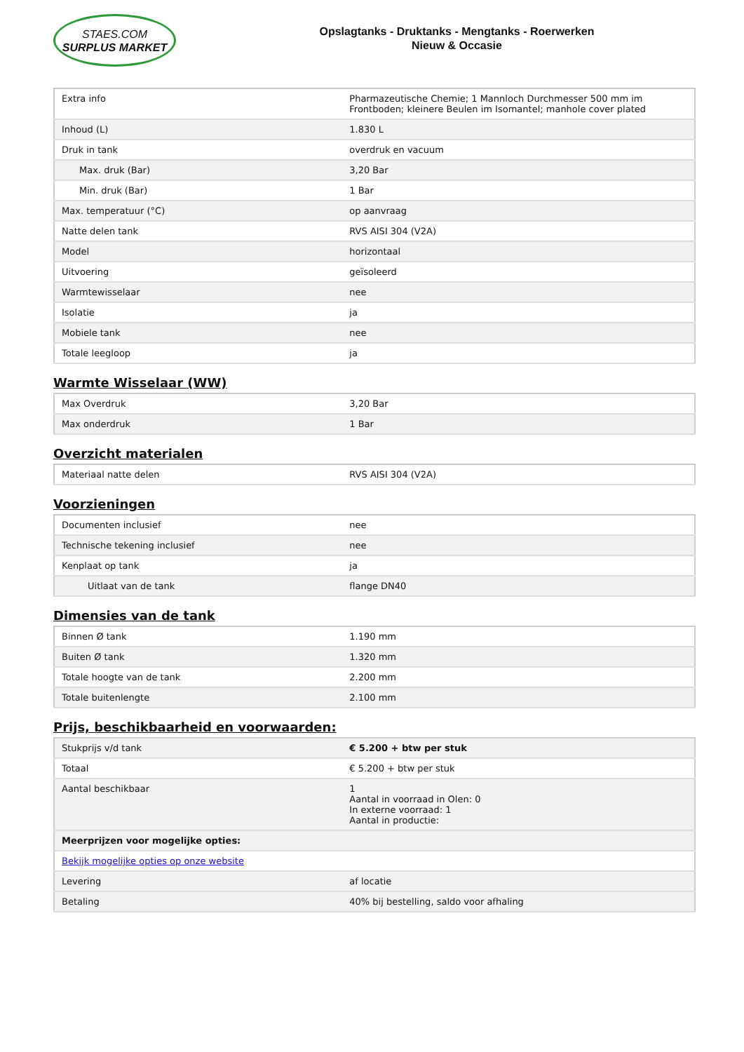STAES.COM
SURPLUS MARKET
Opslagtanks - Druktanks - Mengtanks - Roerwerken
Nieuw & Occasie
| Extra info | Pharmazeutische Chemie; 1 Mannloch Durchmesser 500 mm im Frontboden; kleinere Beulen im Isomantel; manhole cover plated |
| Inhoud (L) | 1.830 L |
| Druk in tank | overdruk en vacuum |
| Max. druk (Bar) | 3,20 Bar |
| Min. druk (Bar) | 1 Bar |
| Max. temperatuur (°C) | op aanvraag |
| Natte delen tank | RVS AISI 304 (V2A) |
| Model | horizontaal |
| Uitvoering | geïsoleerd |
| Warmtewisselaar | nee |
| Isolatie | ja |
| Mobiele tank | nee |
| Totale leegloop | ja |
Warmte Wisselaar (WW)
| Max Overdruk | 3,20 Bar |
| Max onderdruk | 1 Bar |
Overzicht materialen
| Materiaal natte delen | RVS AISI 304 (V2A) |
Voorzieningen
| Documenten inclusief | nee |
| Technische tekening inclusief | nee |
| Kenplaat op tank | ja |
| Uitlaat van de tank | flange DN40 |
Dimensies van de tank
| Binnen Ø tank | 1.190 mm |
| Buiten Ø tank | 1.320 mm |
| Totale hoogte van de tank | 2.200 mm |
| Totale buitenlengte | 2.100 mm |
Prijs, beschikbaarheid en voorwaarden:
| Stukprijs v/d tank | € 5.200 + btw per stuk |
| Totaal | € 5.200 + btw per stuk |
| Aantal beschikbaar | 1 Aantal in voorraad in Olen: 0 In externe voorraad: 1 Aantal in productie: |
| Meerprijzen voor mogelijke opties: | |
| Bekijk mogelijke opties op onze website | |
| Levering | af locatie |
| Betaling | 40% bij bestelling, saldo voor afhaling |